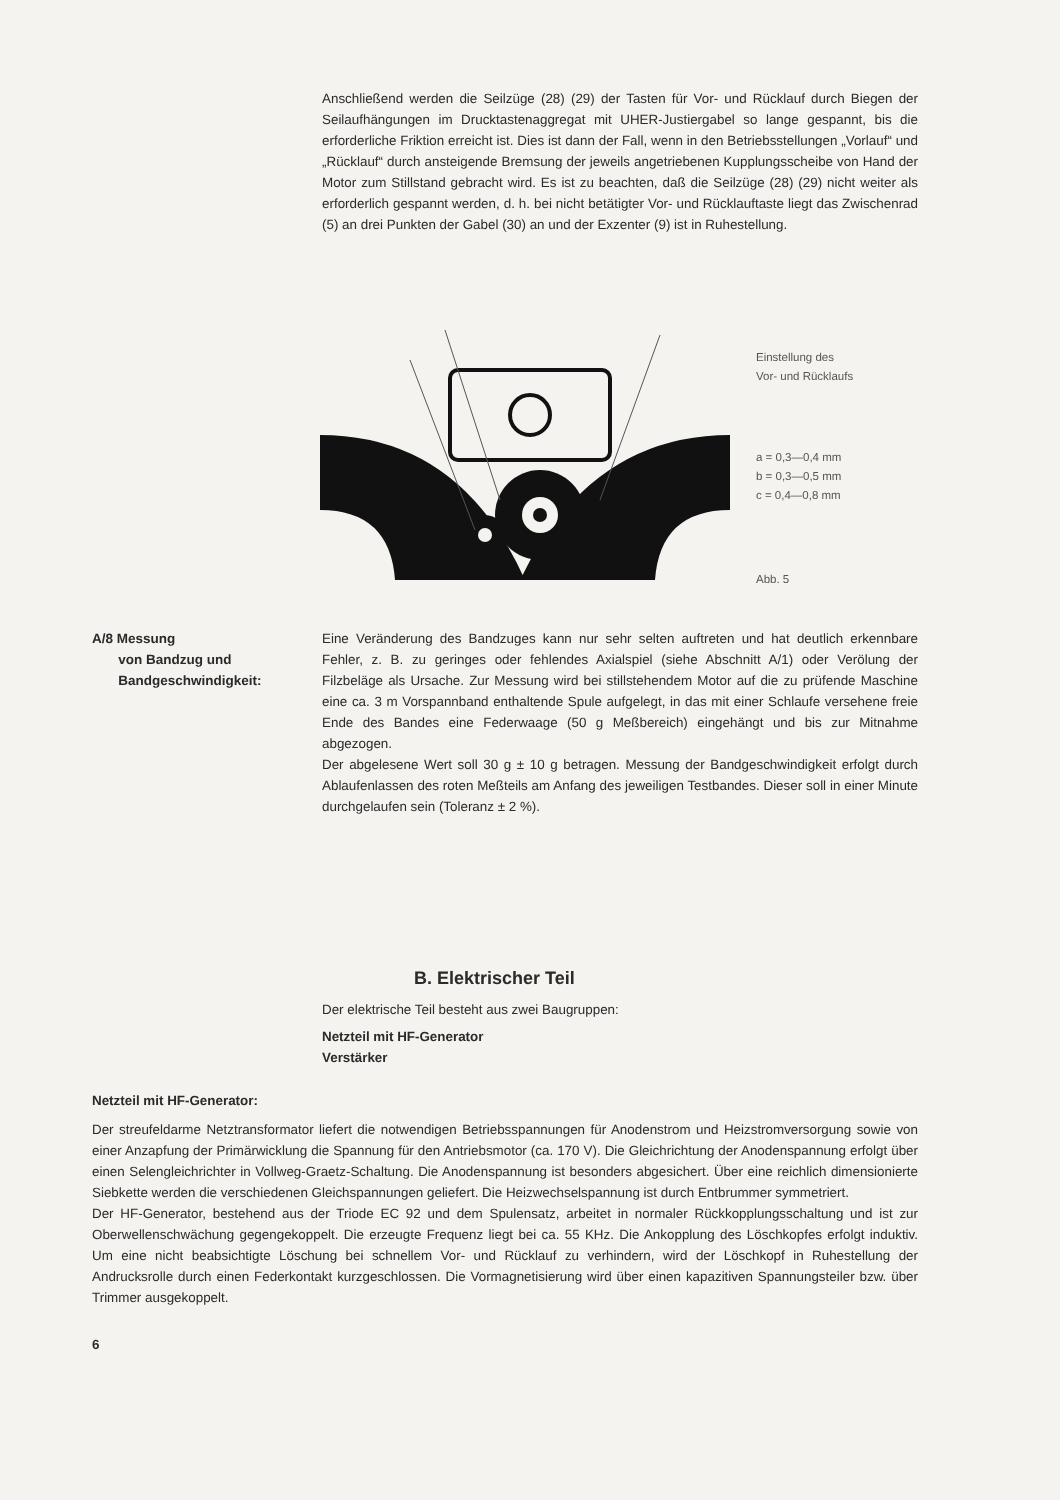Anschließend werden die Seilzüge (28) (29) der Tasten für Vor- und Rücklauf durch Biegen der Seilaufhängungen im Drucktastenaggregat mit UHER-Justiergabel so lange gespannt, bis die erforderliche Friktion erreicht ist. Dies ist dann der Fall, wenn in den Betriebsstellungen „Vorlauf“ und „Rücklauf“ durch ansteigende Bremsung der jeweils angetriebenen Kupplungsscheibe von Hand der Motor zum Stillstand gebracht wird. Es ist zu beachten, daß die Seilzüge (28) (29) nicht weiter als erforderlich gespannt werden, d. h. bei nicht betätigter Vor- und Rücklauftaste liegt das Zwischenrad (5) an drei Punkten der Gabel (30) an und der Exzenter (9) ist in Ruhestellung.
Einstellung des
Vor- und Rücklaufs
a = 0,3—0,4 mm
b = 0,3—0,5 mm
c = 0,4—0,8 mm
Abb. 5
A/8 Messung
von Bandzug und
Bandgeschwindigkeit:
Eine Veränderung des Bandzuges kann nur sehr selten auftreten und hat deutlich erkennbare Fehler, z. B. zu geringes oder fehlendes Axialspiel (siehe Abschnitt A/1) oder Verölung der Filzbeläge als Ursache. Zur Messung wird bei stillstehendem Motor auf die zu prüfende Maschine eine ca. 3 m Vorspannband enthaltende Spule aufgelegt, in das mit einer Schlaufe versehene freie Ende des Bandes eine Federwaage (50 g Meßbereich) eingehängt und bis zur Mitnahme abgezogen.
Der abgelesene Wert soll 30 g ± 10 g betragen. Messung der Bandgeschwindigkeit erfolgt durch Ablaufenlassen des roten Meßteils am Anfang des jeweiligen Testbandes. Dieser soll in einer Minute durchgelaufen sein (Toleranz ± 2 %).
B. Elektrischer Teil
Der elektrische Teil besteht aus zwei Baugruppen:
Netzteil mit HF-Generator
Verstärker
Netzteil mit HF-Generator:
Der streufeldarme Netztransformator liefert die notwendigen Betriebsspannungen für Anodenstrom und Heizstromversorgung sowie von einer Anzapfung der Primärwicklung die Spannung für den Antriebsmotor (ca. 170 V). Die Gleichrichtung der Anodenspannung erfolgt über einen Selengleichrichter in Vollweg-Graetz-Schaltung. Die Anodenspannung ist besonders abgesichert. Über eine reichlich dimensionierte Siebkette werden die verschiedenen Gleichspannungen geliefert. Die Heizwechselspannung ist durch Entbrummer symmetriert.
Der HF-Generator, bestehend aus der Triode EC 92 und dem Spulensatz, arbeitet in normaler Rückkopplungsschaltung und ist zur Oberwellenschwächung gegengekoppelt. Die erzeugte Frequenz liegt bei ca. 55 KHz. Die Ankopplung des Löschkopfes erfolgt induktiv. Um eine nicht beabsichtigte Löschung bei schnellem Vor- und Rücklauf zu verhindern, wird der Löschkopf in Ruhestellung der Andrucksrolle durch einen Federkontakt kurzgeschlossen. Die Vormagnetisierung wird über einen kapazitiven Spannungsteiler bzw. über Trimmer ausgekoppelt.
6